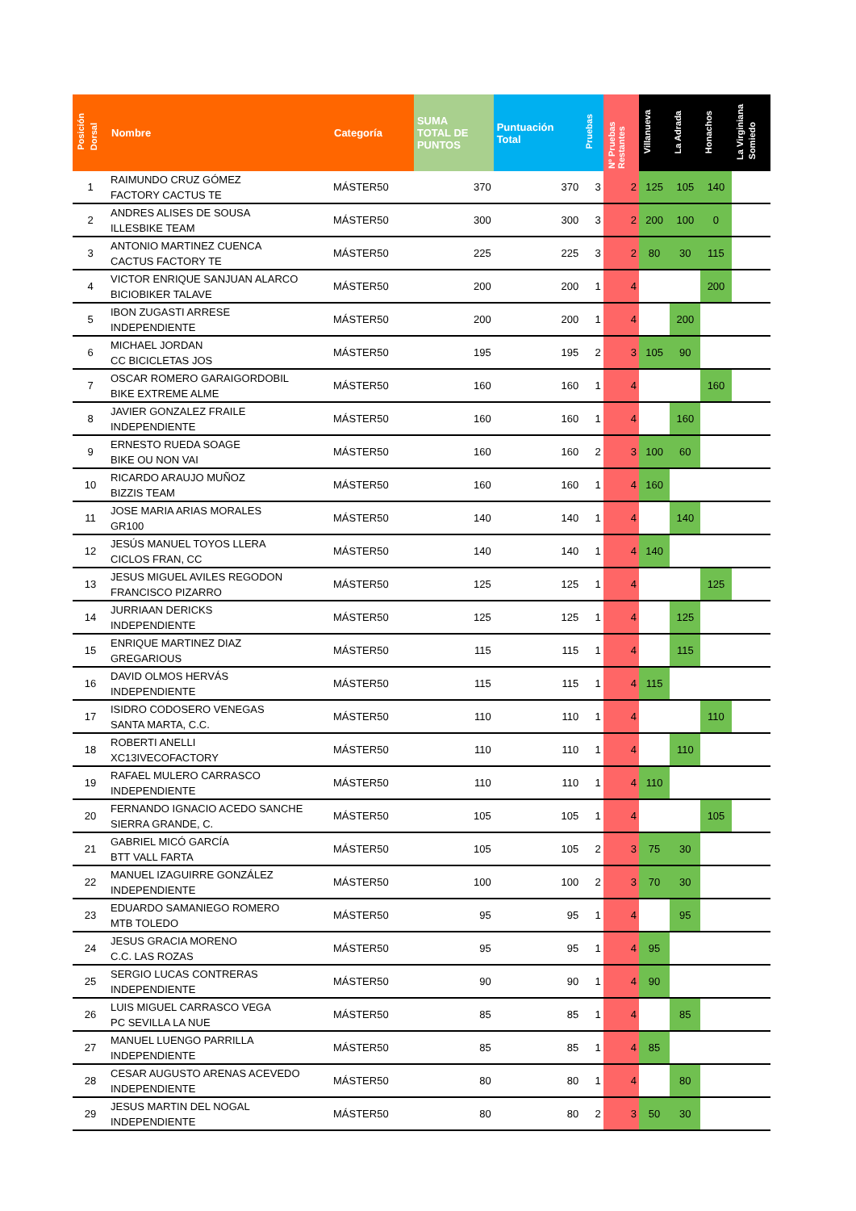| Posición Dorsal | Nombre | Categoría | SUMA TOTAL DE PUNTOS | Puntuación Total | Pruebas | Nº Pruebas Restantes | Villanueva | La Adrada | Honachos | La Virginiana Somiedo |
| --- | --- | --- | --- | --- | --- | --- | --- | --- | --- | --- |
| 1 | RAIMUNDO CRUZ GÓMEZ FACTORY CACTUS TE | MÁSTER50 | 370 | 370 | 3 | 2 | 125 | 105 | 140 | |
| 2 | ANDRES ALISES DE SOUSA ILLESBIKE TEAM | MÁSTER50 | 300 | 300 | 3 | 2 | 200 | 100 | 0 | |
| 3 | ANTONIO MARTINEZ CUENCA CACTUS FACTORY TE | MÁSTER50 | 225 | 225 | 3 | 2 | 80 | 30 | 115 | |
| 4 | VICTOR ENRIQUE SANJUAN ALARCO BICIOBIKER TALAVE | MÁSTER50 | 200 | 200 | 1 | 4 | | | 200 | |
| 5 | IBON ZUGASTI ARRESE INDEPENDIENTE | MÁSTER50 | 200 | 200 | 1 | 4 | | 200 | | |
| 6 | MICHAEL JORDAN CC BICICLETAS JOS | MÁSTER50 | 195 | 195 | 2 | 3 | 105 | 90 | | |
| 7 | OSCAR ROMERO GARAIGORDOBIL BIKE EXTREME ALME | MÁSTER50 | 160 | 160 | 1 | 4 | | | 160 | |
| 8 | JAVIER GONZALEZ FRAILE INDEPENDIENTE | MÁSTER50 | 160 | 160 | 1 | 4 | | 160 | | |
| 9 | ERNESTO RUEDA SOAGE BIKE OU NON VAI | MÁSTER50 | 160 | 160 | 2 | 3 | 100 | 60 | | |
| 10 | RICARDO ARAUJO MUÑOZ BIZZIS TEAM | MÁSTER50 | 160 | 160 | 1 | 4 | 160 | | | |
| 11 | JOSE MARIA ARIAS MORALES GR100 | MÁSTER50 | 140 | 140 | 1 | 4 | | 140 | | |
| 12 | JESÚS MANUEL TOYOS LLERA CICLOS FRAN, CC | MÁSTER50 | 140 | 140 | 1 | 4 | 140 | | | |
| 13 | JESUS MIGUEL AVILES REGODON FRANCISCO PIZARRO | MÁSTER50 | 125 | 125 | 1 | 4 | | | 125 | |
| 14 | JURRIAAN DERICKS INDEPENDIENTE | MÁSTER50 | 125 | 125 | 1 | 4 | | 125 | | |
| 15 | ENRIQUE MARTINEZ DIAZ GREGARIOUS | MÁSTER50 | 115 | 115 | 1 | 4 | | 115 | | |
| 16 | DAVID OLMOS HERVÁS INDEPENDIENTE | MÁSTER50 | 115 | 115 | 1 | 4 | 115 | | | |
| 17 | ISIDRO CODOSERO VENEGAS SANTA MARTA, C.C. | MÁSTER50 | 110 | 110 | 1 | 4 | | | 110 | |
| 18 | ROBERTI ANELLI XC13IVECOFACTORY | MÁSTER50 | 110 | 110 | 1 | 4 | | 110 | | |
| 19 | RAFAEL MULERO CARRASCO INDEPENDIENTE | MÁSTER50 | 110 | 110 | 1 | 4 | 110 | | | |
| 20 | FERNANDO IGNACIO ACEDO SANCHE SIERRA GRANDE, C. | MÁSTER50 | 105 | 105 | 1 | 4 | | | 105 | |
| 21 | GABRIEL MICÓ GARCÍA BTT VALL FARTA | MÁSTER50 | 105 | 105 | 2 | 3 | 75 | 30 | | |
| 22 | MANUEL IZAGUIRRE GONZÁLEZ INDEPENDIENTE | MÁSTER50 | 100 | 100 | 2 | 3 | 70 | 30 | | |
| 23 | EDUARDO SAMANIEGO ROMERO MTB TOLEDO | MÁSTER50 | 95 | 95 | 1 | 4 | | 95 | | |
| 24 | JESUS GRACIA MORENO C.C. LAS ROZAS | MÁSTER50 | 95 | 95 | 1 | 4 | 95 | | | |
| 25 | SERGIO LUCAS CONTRERAS INDEPENDIENTE | MÁSTER50 | 90 | 90 | 1 | 4 | 90 | | | |
| 26 | LUIS MIGUEL CARRASCO VEGA PC SEVILLA LA NUE | MÁSTER50 | 85 | 85 | 1 | 4 | | 85 | | |
| 27 | MANUEL LUENGO PARRILLA INDEPENDIENTE | MÁSTER50 | 85 | 85 | 1 | 4 | 85 | | | |
| 28 | CESAR AUGUSTO ARENAS ACEVEDO INDEPENDIENTE | MÁSTER50 | 80 | 80 | 1 | 4 | | 80 | | |
| 29 | JESUS MARTIN DEL NOGAL INDEPENDIENTE | MÁSTER50 | 80 | 80 | 2 | 3 | 50 | 30 | | |